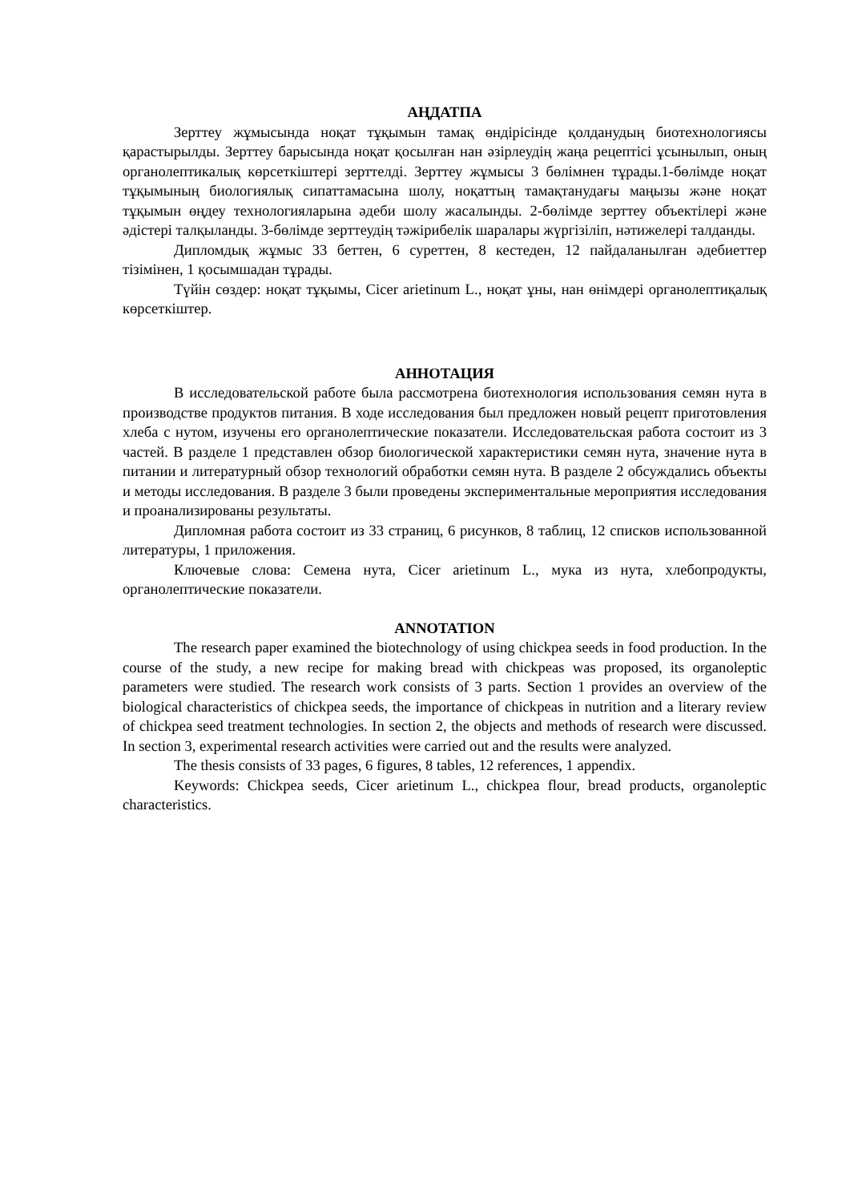АҢДАТПА
Зерттеу жұмысында ноқат тұқымын тамақ өндірісінде қолданудың биотехнологиясы қарастырылды. Зерттеу барысында ноқат қосылған нан әзірлеудің жаңа рецептісі ұсынылып, оның органолептикалық көрсеткіштері зерттелді. Зерттеу жұмысы 3 бөлімнен тұрады.1-бөлімде ноқат тұқымының биологиялық сипаттамасына шолу, ноқаттың тамақтанудағы маңызы және ноқат тұқымын өңдеу технологияларына әдеби шолу жасалынды. 2-бөлімде зерттеу объектілері және әдістері талқыланды. 3-бөлімде зерттеудің тәжірибелік шаралары жүргізіліп, нәтижелері талданды.
Дипломдық жұмыс 33 беттен, 6 суреттен, 8 кестеден, 12 пайдаланылған әдебиеттер тізімінен, 1 қосымшадан тұрады.
Түйін сөздер: ноқат тұқымы, Cicer arietinum L., ноқат ұны, нан өнімдері органолептиқалық көрсеткіштер.
АННОТАЦИЯ
В исследовательской работе была рассмотрена биотехнология использования семян нута в производстве продуктов питания. В ходе исследования был предложен новый рецепт приготовления хлеба с нутом, изучены его органолептические показатели. Исследовательская работа состоит из 3 частей. В разделе 1 представлен обзор биологической характеристики семян нута, значение нута в питании и литературный обзор технологий обработки семян нута. В разделе 2 обсуждались объекты и методы исследования. В разделе 3 были проведены экспериментальные мероприятия исследования и проанализированы результаты.
Дипломная работа состоит из 33 страниц, 6 рисунков, 8 таблиц, 12 списков использованной литературы, 1 приложения.
Ключевые слова: Семена нута, Cicer arietinum L., мука из нута, хлебопродукты, органолептические показатели.
ANNOTATION
The research paper examined the biotechnology of using chickpea seeds in food production. In the course of the study, a new recipe for making bread with chickpeas was proposed, its organoleptic parameters were studied. The research work consists of 3 parts. Section 1 provides an overview of the biological characteristics of chickpea seeds, the importance of chickpeas in nutrition and a literary review of chickpea seed treatment technologies. In section 2, the objects and methods of research were discussed. In section 3, experimental research activities were carried out and the results were analyzed.
The thesis consists of 33 pages, 6 figures, 8 tables, 12 references, 1 appendix.
Keywords: Chickpea seeds, Cicer arietinum L., chickpea flour, bread products, organoleptic characteristics.